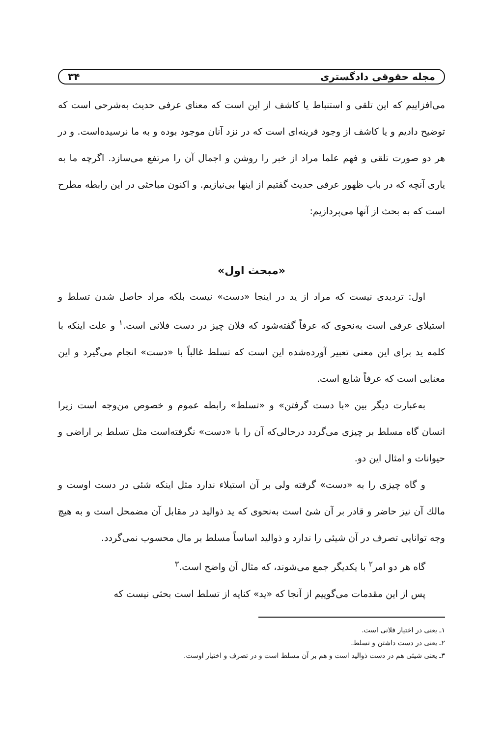مجله حقوقی دادگستری ۳۴
می‌افزاییم که این تلقی و استنباط یا کاشف از این است که معنای عرفی حدیث به‌شرحی است که توضیح دادیم و یا کاشف از وجود قرینه‌ای است که در نزد آنان موجود بوده و به ما نرسیده‌است. و در هر دو صورت تلقی و فهم علما مراد از خبر را روشن و اجمال آن را مرتفع می‌سازد. اگرچه ما به یاری آنچه که در باب ظهور عرفی حدیث گفتیم از اینها بی‌نیازیم. و اکنون مباحثی در این رابطه مطرح است که به بحث از آنها می‌پردازیم:
«مبحث اول»
اول: تردیدی نیست که مراد از ید در اینجا «دست» نیست بلکه مراد حاصل شدن تسلط و استیلای عرفی است به‌نحوی که عرفاً گفته‌شود که فلان چیز در دست فلانی است.<sup>۱</sup> و علت اینکه با کلمه ید برای این معنی تعبیر آورده‌شده این است که تسلط غالباً با «دست» انجام می‌گیرد و این معنایی است که عرفاً شایع است.
به‌عبارت دیگر بین «با دست گرفتن» و «تسلط» رابطه عموم و خصوص من‌وجه است زیرا انسان گاه مسلط بر چیزی می‌گردد درحالی‌که آن را با «دست» نگرفته‌است مثل تسلط بر اراضی و حیوانات و امثال این دو.
و گاه چیزی را به «دست» گرفته ولی بر آن استیلاء ندارد مثل اینکه شئی در دست اوست و مالك آن نیز حاضر و قادر بر آن شئ است به‌نحوی که ید ذوالید در مقابل آن مضمحل است و به هیچ وجه توانایی تصرف در آن شیئی را ندارد و ذوالید اساساً مسلط بر مال محسوب نمی‌گردد.
گاه هر دو امر<sup>۲</sup> با یکدیگر جمع می‌شوند، که مثال آن واضح است.<sup>۳</sup>
پس از این مقدمات می‌گوییم از آنجا که «ید» کنایه از تسلط است بحثی نیست که
۱ـ یعنی در اختیار فلانی است.
۲ـ یعنی در دست داشتن و تسلط.
۳ـ یعنی شیئی هم در دست ذوالید است و هم بر آن مسلط است و در تصرف و اختیار اوست.